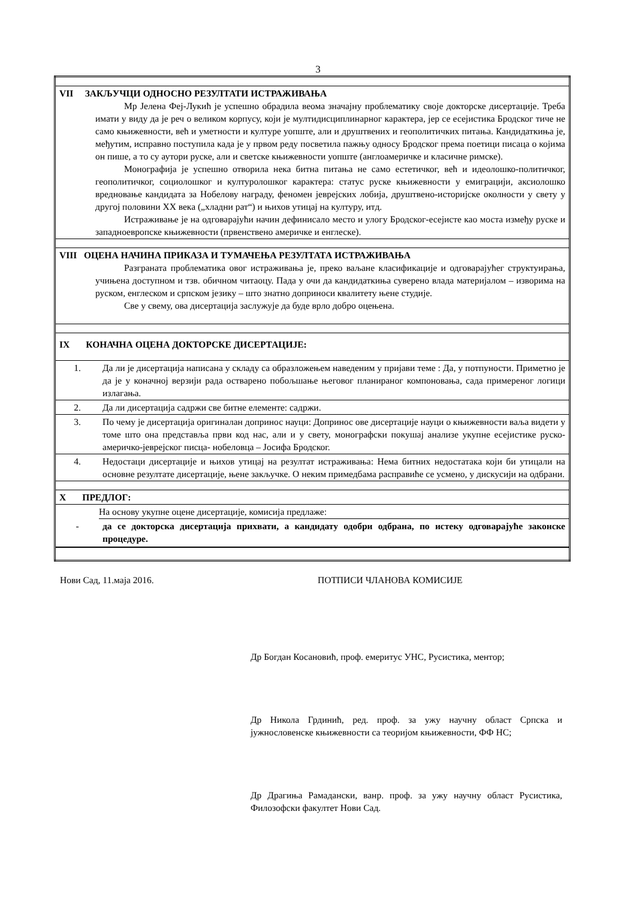3
| VII ЗАКЉУЧЦИ ОДНОСНО РЕЗУЛТАТИ ИСТРАЖИВАЊА Мр Јелена Феј-Лукић је успешно обрадила веома значајну проблематику своје докторске дисертације. Треба имати у виду да је реч о великом корпусу, који је мултидисциплинарног карактера, јер се есејистика Бродског тиче не само књижевности, већ и уметности и културе уопште, али и друштвених и геополитичких питања. Кандидаткиња је, међутим, исправно поступила када је у првом реду посветила пажњу односу Бродског према поетици писаца о којима он пише, а то су аутори руске, али и светске књижевности уопште (англоамеричке и класичне римске). Монографија је успешно отворила нека битна питања не само естетичког, већ и идеолошко-политичког, геополитичког, социолошког и културолошког карактера: статус руске књижевности у емиграцији, аксиолошко вредновање кандидата за Нобелову награду, феномен јеврејских лобија, друштвено-историјске околности у свету у другој половини XX века („хладни рат“) и њихов утицај на културу, итд. Истраживање је на одговарајући начин дефинисало место и улогу Бродског-есејисте као моста између руске и западноевропске књижевности (првенствено америчке и енглеске). | |
| VIII ОЦЕНА НАЧИНА ПРИКАЗА И ТУМАЧЕЊА РЕЗУЛТАТА ИСТРАЖИВАЊА Разграната проблематика овог истраживања је, преко ваљане класификације и одговарајућег структуирања, учињена доступном и тзв. обичном читаоцу. Пада у очи да кандидаткиња суверено влада материјалом – изворима на руском, енглеском и српском језику – што знатно доприноси квалитету њене студије. Све у свему, ова дисертација заслужује да буде врло добро оцењена. | |
| IX КОНАЧНА ОЦЕНА ДОКТОРСКЕ ДИСЕРТАЦИЈЕ: | |
| 1. | Да ли је дисертација написана у складу са образложењем наведеним у пријави теме : Да, у потпуности. Приметно је да је у коначној верзији рада остварено побољшање његовог планираног компоновања, сада примереног логици излагања. |
| 2. | Да ли дисертација садржи све битне елементе: садржи. |
| 3. | По чему је дисертација оригиналан допринос науци: Допринос ове дисертације науци о књижевности ваља видети у томе што она представља први код нас, али и у свету, монографски покушај анализе укупне есејистике руско-америчко-јеврејског писца- нобеловца – Јосифа Бродског. |
| 4. | Недостаци дисертације и њихов утицај на резултат истраживања: Нема битних недостатака који би утицали на основне резултате дисертације, њене закључке. О неким примедбама расправиће се усмено, у дискусији на одбрани. |
| X ПРЕДЛОГ: | |
| | На основу укупне оцене дисертације, комисија предлаже: |
| - | да се докторска дисертација прихвати, а кандидату одобри одбрана, по истеку одговарајуће законске процедуре. |
Нови Сад, 11.маја 2016. ПОТПИСИ ЧЛАНОВА КОМИСИЈЕ
Др Богдан Косановић, проф. емеритус УНС, Русистика, ментор;
Др Никола Грдинић, ред. проф. за ужу научну област Српска и јужнословенске књижевности са теоријом књижевности, ФФ НС;
Др Драгиња Рамадански, ванр. проф. за ужу научну област Русистика, Филозофски факултет Нови Сад.